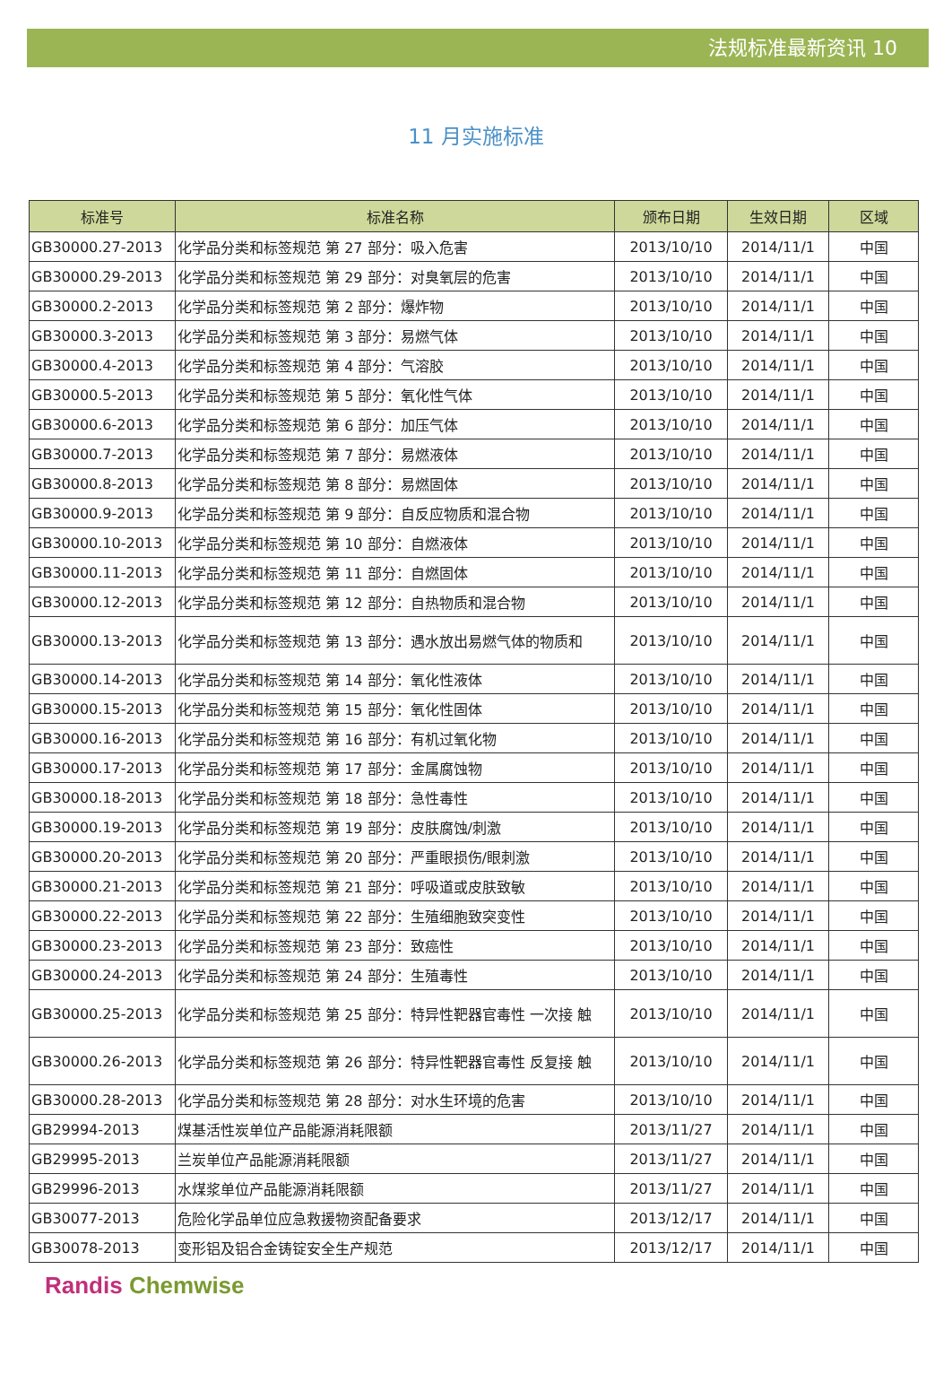法规标准最新资讯 10
11 月实施标准
| 标准号 | 标准名称 | 颁布日期 | 生效日期 | 区域 |
| --- | --- | --- | --- | --- |
| GB30000.27-2013 | 化学品分类和标签规范 第 27 部分：吸入危害 | 2013/10/10 | 2014/11/1 | 中国 |
| GB30000.29-2013 | 化学品分类和标签规范 第 29 部分：对臭氧层的危害 | 2013/10/10 | 2014/11/1 | 中国 |
| GB30000.2-2013 | 化学品分类和标签规范 第 2 部分：爆炸物 | 2013/10/10 | 2014/11/1 | 中国 |
| GB30000.3-2013 | 化学品分类和标签规范 第 3 部分：易燃气体 | 2013/10/10 | 2014/11/1 | 中国 |
| GB30000.4-2013 | 化学品分类和标签规范 第 4 部分：气溶胶 | 2013/10/10 | 2014/11/1 | 中国 |
| GB30000.5-2013 | 化学品分类和标签规范 第 5 部分：氧化性气体 | 2013/10/10 | 2014/11/1 | 中国 |
| GB30000.6-2013 | 化学品分类和标签规范 第 6 部分：加压气体 | 2013/10/10 | 2014/11/1 | 中国 |
| GB30000.7-2013 | 化学品分类和标签规范 第 7 部分：易燃液体 | 2013/10/10 | 2014/11/1 | 中国 |
| GB30000.8-2013 | 化学品分类和标签规范 第 8 部分：易燃固体 | 2013/10/10 | 2014/11/1 | 中国 |
| GB30000.9-2013 | 化学品分类和标签规范 第 9 部分：自反应物质和混合物 | 2013/10/10 | 2014/11/1 | 中国 |
| GB30000.10-2013 | 化学品分类和标签规范 第 10 部分：自燃液体 | 2013/10/10 | 2014/11/1 | 中国 |
| GB30000.11-2013 | 化学品分类和标签规范 第 11 部分：自燃固体 | 2013/10/10 | 2014/11/1 | 中国 |
| GB30000.12-2013 | 化学品分类和标签规范 第 12 部分：自热物质和混合物 | 2013/10/10 | 2014/11/1 | 中国 |
| GB30000.13-2013 | 化学品分类和标签规范 第 13 部分：遇水放出易燃气体的物质和 | 2013/10/10 | 2014/11/1 | 中国 |
| GB30000.14-2013 | 化学品分类和标签规范 第 14 部分：氧化性液体 | 2013/10/10 | 2014/11/1 | 中国 |
| GB30000.15-2013 | 化学品分类和标签规范 第 15 部分：氧化性固体 | 2013/10/10 | 2014/11/1 | 中国 |
| GB30000.16-2013 | 化学品分类和标签规范 第 16 部分：有机过氧化物 | 2013/10/10 | 2014/11/1 | 中国 |
| GB30000.17-2013 | 化学品分类和标签规范 第 17 部分：金属腐蚀物 | 2013/10/10 | 2014/11/1 | 中国 |
| GB30000.18-2013 | 化学品分类和标签规范 第 18 部分：急性毒性 | 2013/10/10 | 2014/11/1 | 中国 |
| GB30000.19-2013 | 化学品分类和标签规范 第 19 部分：皮肤腐蚀/刺激 | 2013/10/10 | 2014/11/1 | 中国 |
| GB30000.20-2013 | 化学品分类和标签规范 第 20 部分：严重眼损伤/眼刺激 | 2013/10/10 | 2014/11/1 | 中国 |
| GB30000.21-2013 | 化学品分类和标签规范 第 21 部分：呼吸道或皮肤致敏 | 2013/10/10 | 2014/11/1 | 中国 |
| GB30000.22-2013 | 化学品分类和标签规范 第 22 部分：生殖细胞致突变性 | 2013/10/10 | 2014/11/1 | 中国 |
| GB30000.23-2013 | 化学品分类和标签规范 第 23 部分：致癌性 | 2013/10/10 | 2014/11/1 | 中国 |
| GB30000.24-2013 | 化学品分类和标签规范 第 24 部分：生殖毒性 | 2013/10/10 | 2014/11/1 | 中国 |
| GB30000.25-2013 | 化学品分类和标签规范 第 25 部分：特异性靶器官毒性 一次接 触 | 2013/10/10 | 2014/11/1 | 中国 |
| GB30000.26-2013 | 化学品分类和标签规范 第 26 部分：特异性靶器官毒性 反复接 触 | 2013/10/10 | 2014/11/1 | 中国 |
| GB30000.28-2013 | 化学品分类和标签规范 第 28 部分：对水生环境的危害 | 2013/10/10 | 2014/11/1 | 中国 |
| GB29994-2013 | 煤基活性炭单位产品能源消耗限额 | 2013/11/27 | 2014/11/1 | 中国 |
| GB29995-2013 | 兰炭单位产品能源消耗限额 | 2013/11/27 | 2014/11/1 | 中国 |
| GB29996-2013 | 水煤浆单位产品能源消耗限额 | 2013/11/27 | 2014/11/1 | 中国 |
| GB30077-2013 | 危险化学品单位应急救援物资配备要求 | 2013/12/17 | 2014/11/1 | 中国 |
| GB30078-2013 | 变形铝及铝合金铸锭安全生产规范 | 2013/12/17 | 2014/11/1 | 中国 |
Randis Chemwise